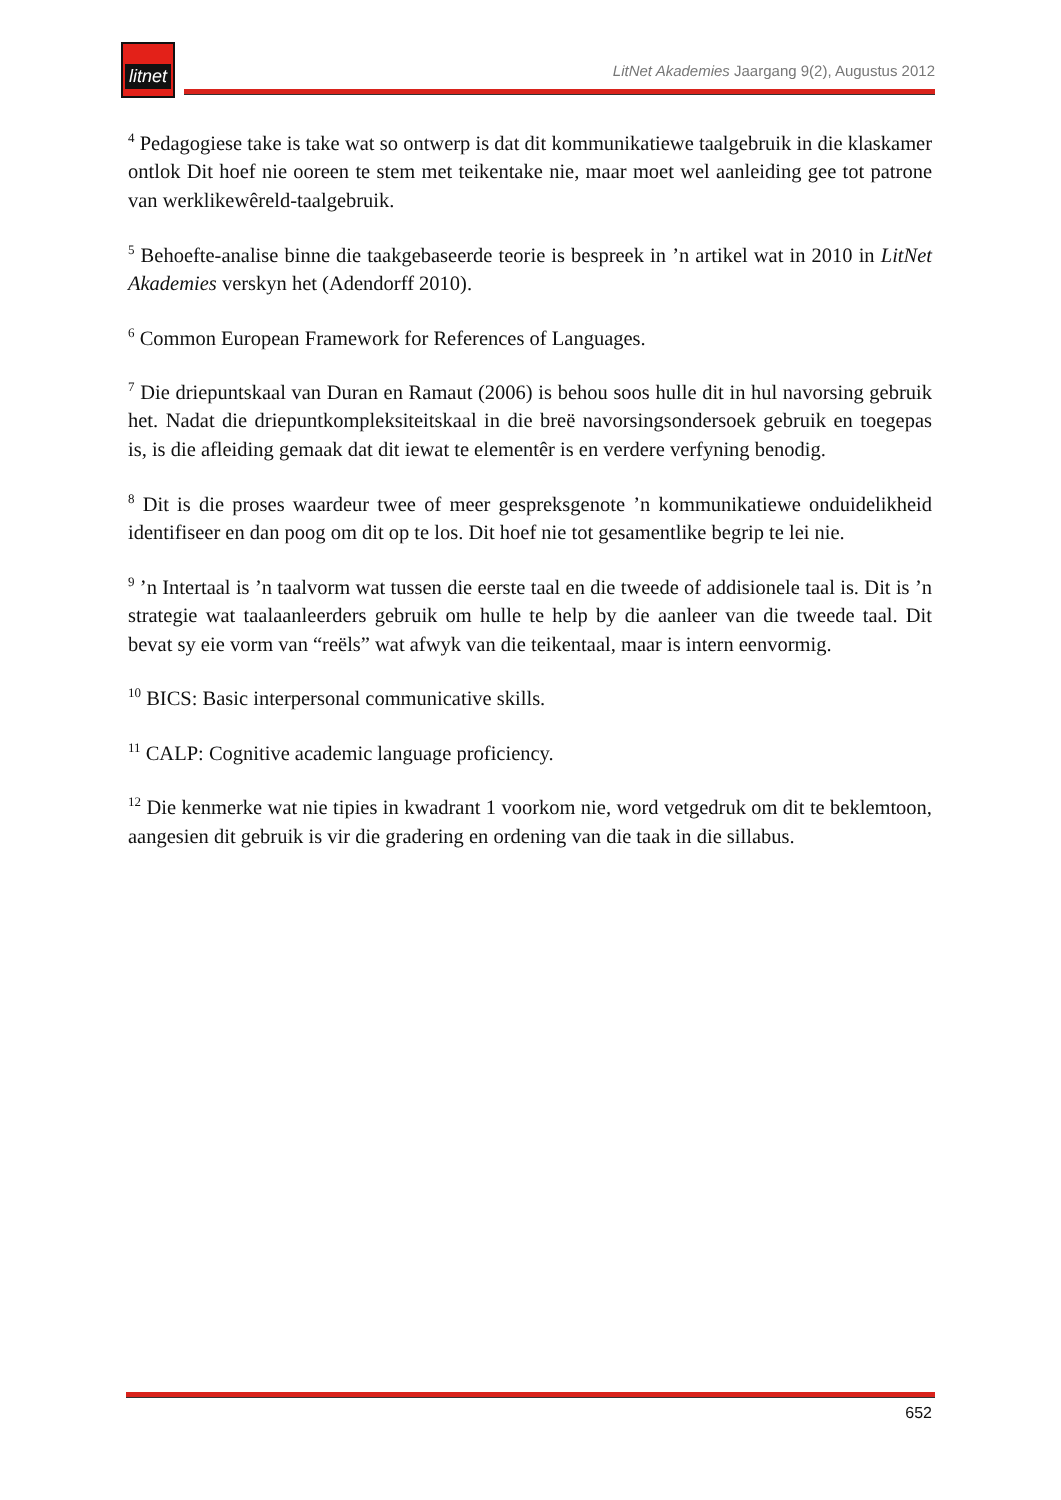litnet
LitNet Akademies Jaargang 9(2), Augustus 2012
<sup>4</sup> Pedagogiese take is take wat so ontwerp is dat dit kommunikatiewe taalgebruik in die klaskamer ontlok Dit hoef nie ooreen te stem met teikentake nie, maar moet wel aanleiding gee tot patrone van werklikewêreld-taalgebruik.
<sup>5</sup> Behoefte-analise binne die taakgebaseerde teorie is bespreek in ’n artikel wat in 2010 in LitNet Akademies verskyn het (Adendorff 2010).
<sup>6</sup> Common European Framework for References of Languages.
<sup>7</sup> Die driepuntskaal van Duran en Ramaut (2006) is behou soos hulle dit in hul navorsing gebruik het. Nadat die driepuntkompleksiteitskaal in die breë navorsingsondersoek gebruik en toegepas is, is die afleiding gemaak dat dit iewat te elementêr is en verdere verfyning benodig.
<sup>8</sup> Dit is die proses waardeur twee of meer gespreksgenote ’n kommunikatiewe onduidelikheid identifiseer en dan poog om dit op te los. Dit hoef nie tot gesamentlike begrip te lei nie.
<sup>9</sup> ’n Intertaal is ’n taalvorm wat tussen die eerste taal en die tweede of addisionele taal is. Dit is ’n strategie wat taalaanleerders gebruik om hulle te help by die aanleer van die tweede taal. Dit bevat sy eie vorm van “reëls” wat afwyk van die teikentaal, maar is intern eenvormig.
<sup>10</sup> BICS: Basic interpersonal communicative skills.
<sup>11</sup> CALP: Cognitive academic language proficiency.
<sup>12</sup> Die kenmerke wat nie tipies in kwadrant 1 voorkom nie, word vetgedruk om dit te beklemtoon, aangesien dit gebruik is vir die gradering en ordening van die taak in die sillabus.
652